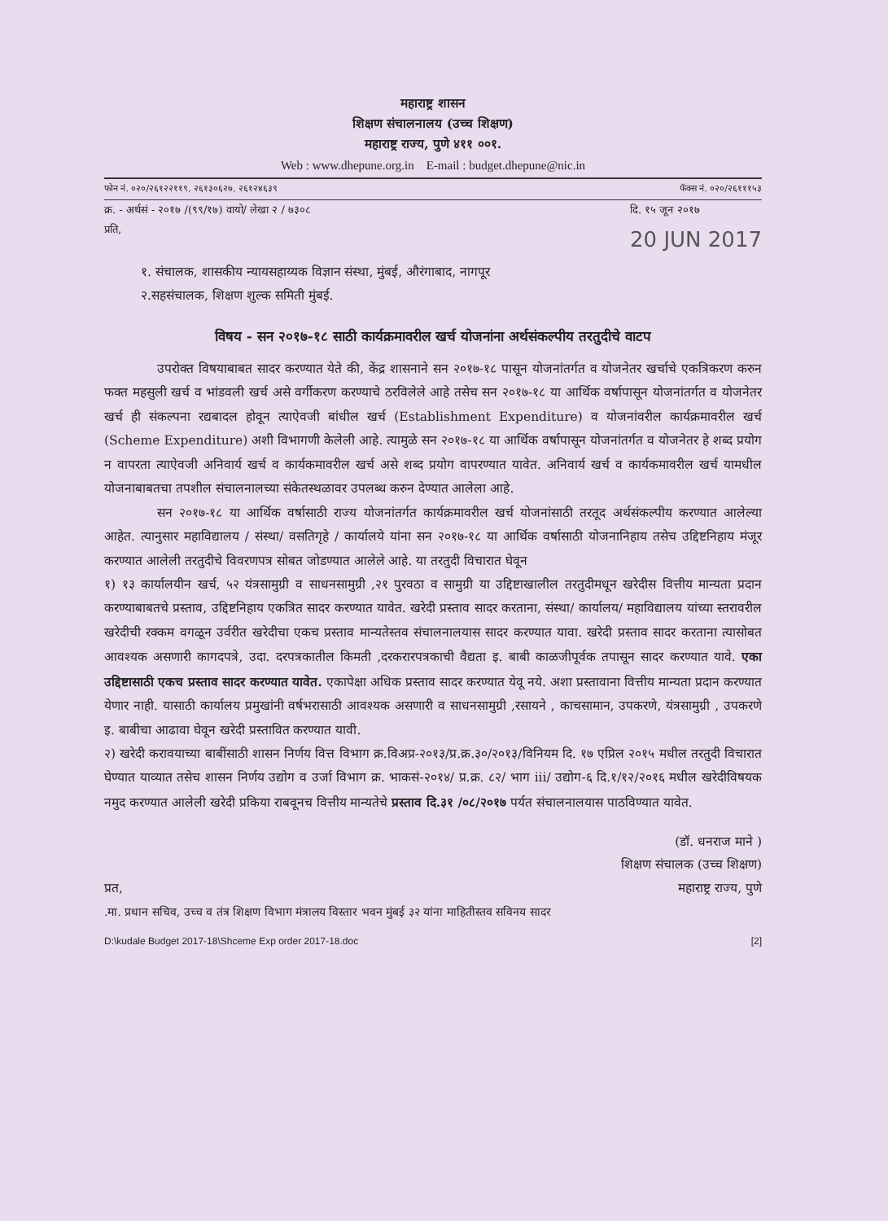महाराष्ट्र शासन
शिक्षण संचालनालय (उच्च शिक्षण)
महाराष्ट्र राज्य, पुणे ४११ ००१.
Web : www.dhepune.org.in E-mail : budget.dhepune@nic.in
फोन नं. ०२०/२६१२२११९, २६१३०६२७, २६१२४६३९ फॅक्स नं. ०२०/२६१११५३
क्र. - अर्थसं - २०१७ /(९९/१७) वायो/ लेखा २ / ७३०८
प्रति, दि. १५ जून २०१७
20 JUN 2017
१. संचालक, शासकीय न्यायसहाय्यक विज्ञान संस्था, मुंबई, औरंगाबाद, नागपूर
२.सहसंचालक, शिक्षण शुल्क समिती मुंबई.
विषय - सन २०१७-१८ साठी कार्यक्रमावरील खर्च योजनांना अर्थसंकल्पीय तरतुदीचे वाटप
उपरोक्त विषयाबाबत सादर करण्यात येते की, केंद्र शासनाने सन २०१७-१८ पासून योजनांतर्गत व योजनेतर खर्चाचे एकत्रिकरण करुन फक्त महसुली खर्च व भांडवली खर्च असे वर्गीकरण करण्याचे ठरविलेले आहे तसेच सन २०१७-१८ या आर्थिक वर्षापासून योजनांतर्गत व योजनेतर खर्च ही संकल्पना रद्यबादल होवून त्याऐवजी बांधील खर्च (Establishment Expenditure) व योजनांवरील कार्यक्रमावरील खर्च (Scheme Expenditure) अशी विभागणी केलेली आहे. त्यामुळे सन २०१७-१८ या आर्थिक वर्षापासून योजनांतर्गत व योजनेतर हे शब्द प्रयोग न वापरता त्याऐवजी अनिवार्य खर्च व कार्यकमावरील खर्च असे शब्द प्रयोग वापरण्यात यावेत. अनिवार्य खर्च व कार्यकमावरील खर्च यामधील योजनाबाबतचा तपशील संचालनालच्या संकेतस्थळावर उपलब्ध करुन देण्यात आलेला आहे.
सन २०१७-१८ या आर्थिक वर्षासाठी राज्य योजनांतर्गत कार्यक्रमावरील खर्च योजनांसाठी तरतूद अर्थसंकल्पीय करण्यात आलेल्या आहेत. त्यानुसार महाविद्यालय / संस्था/ वसतिगृहे / कार्यालये यांना सन २०१७-१८ या आर्थिक वर्षासाठी योजनानिहाय तसेच उद्दिष्टनिहाय मंजूर करण्यात आलेली तरतुदीचे विवरणपत्र सोबत जोडण्यात आलेले आहे. या तरतुदी विचारात घेवून
१) १३ कार्यालयीन खर्च, ५२ यंत्रसामुग्री व साधनसामुग्री ,२१ पुरवठा व सामुग्री या उद्दिष्टाखालील तरतुदीमधून खरेदीस वित्तीय मान्यता प्रदान करण्याबाबतचे प्रस्ताव, उद्दिष्टनिहाय एकत्रित सादर करण्यात यावेत. खरेदी प्रस्ताव सादर करताना, संस्था/ कार्यालय/ महाविद्यालय यांच्या स्तरावरील खरेदीची रक्कम वगळून उर्वरीत खरेदीचा एकच प्रस्ताव मान्यतेस्तव संचालनालयास सादर करण्यात यावा. खरेदी प्रस्ताव सादर करताना त्यासोबत आवश्यक असणारी कागदपत्रे, उदा. दरपत्रकातील किमती ,दरकरारपत्रकाची वैद्यता इ. बाबी काळजीपूर्वक तपासून सादर करण्यात यावे. एका उद्दिष्टासाठी एकच प्रस्ताव सादर करण्यात यावेत. एकापेक्षा अधिक प्रस्ताव सादर करण्यात येवू नये. अशा प्रस्तावाना वित्तीय मान्यता प्रदान करण्यात येणार नाही. यासाठी कार्यालय प्रमुखांनी वर्षभरासाठी आवश्यक असणारी व साधनसामुग्री ,रसायने , काचसामान, उपकरणे, यंत्रसामुग्री , उपकरणे इ. बाबीचा आढावा घेवून खरेदी प्रस्तावित करण्यात यावी.
२) खरेदी करावयाच्या बाबींसाठी शासन निर्णय वित्त विभाग क्र.विअप्र-२०१३/प्र.क्र.३०/२०१३/विनियम दि. १७ एप्रिल २०१५ मधील तरतुदी विचारात घेण्यात याव्यात तसेच शासन निर्णय उद्योग व उर्जा विभाग क्र. भाकसं-२०१४/ प्र.क्र. ८२/ भाग iii/ उद्योग-६ दि.१/१२/२०१६ मधील खरेदीविषयक नमुद करण्यात आलेली खरेदी प्रकिया राबवूनच वित्तीय मान्यतेचे प्रस्ताव दि.३१ /०८/२०१७ पर्यत संचालनालयास पाठविण्यात यावेत.
(डॉ. धनराज माने )
शिक्षण संचालक (उच्च शिक्षण)
प्रत, महाराष्ट्र राज्य, पुणे
.मा. प्रधान सचिव, उच्च व तंत्र शिक्षण विभाग मंत्रालय विस्तार भवन मुंबई ३२ यांना माहितीस्तव सविनय सादर
D:\kudale Budget 2017-18\Shceme Exp order 2017-18.doc [2]